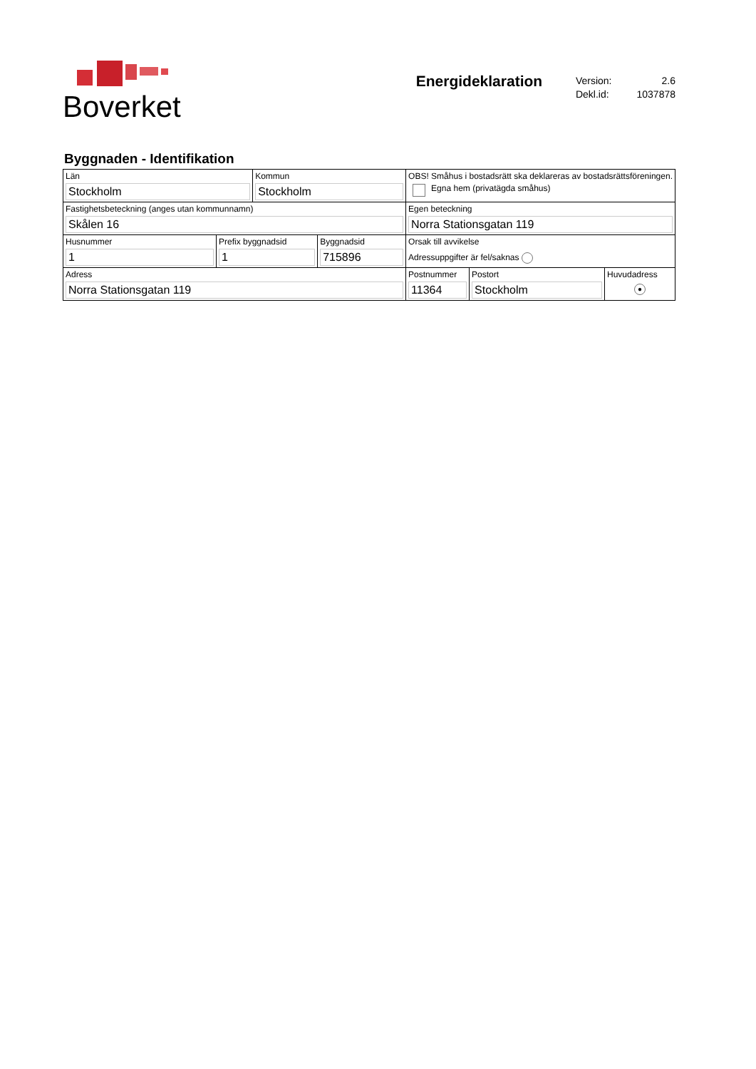Boverket
Energideklaration
| Version: | 2.6 |
| Dekl.id: | 1037878 |
Byggnaden - Identifikation
| Län Stockholm | | Kommun Stockholm | | OBS! Småhus i bostadsrätt ska deklareras av bostadsrättsföreningen. Egna hem (privatägda småhus) | | |
| Fastighetsbeteckning (anges utan kommunnamn) Skålen 16 | | | | Egen beteckning Norra Stationsgatan 119 | | |
| Husnummer 1 | Prefix byggnadsid 1 | | Byggnadsid 715896 | Orsak till avvikelse Adressuppgifter är fel/saknas | | |
| Adress Norra Stationsgatan 119 | | | | Postnummer 11364 | Postort Stockholm | Huvudadress ● |